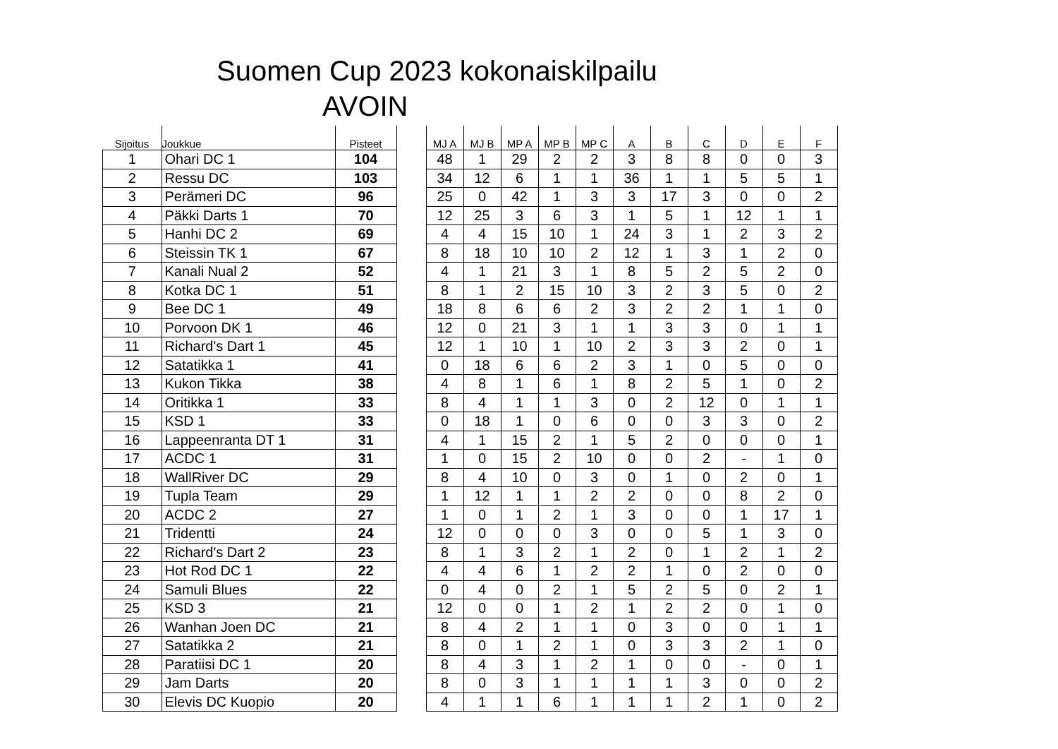Suomen Cup 2023 kokonaiskilpailu
AVOIN
| Sijoitus | Joukkue | Pisteet | | MJ A | MJ B | MP A | MP B | MP C | A | B | C | D | E | F |
| --- | --- | --- | --- | --- | --- | --- | --- | --- | --- | --- | --- | --- | --- | --- |
| 1 | Ohari DC 1 | 104 | | 48 | 1 | 29 | 2 | 2 | 3 | 8 | 8 | 0 | 0 | 3 |
| 2 | Ressu DC | 103 | | 34 | 12 | 6 | 1 | 1 | 36 | 1 | 1 | 5 | 5 | 1 |
| 3 | Perämeri DC | 96 | | 25 | 0 | 42 | 1 | 3 | 3 | 17 | 3 | 0 | 0 | 2 |
| 4 | Päkki Darts 1 | 70 | | 12 | 25 | 3 | 6 | 3 | 1 | 5 | 1 | 12 | 1 | 1 |
| 5 | Hanhi DC 2 | 69 | | 4 | 4 | 15 | 10 | 1 | 24 | 3 | 1 | 2 | 3 | 2 |
| 6 | Steissin TK 1 | 67 | | 8 | 18 | 10 | 10 | 2 | 12 | 1 | 3 | 1 | 2 | 0 |
| 7 | Kanali Nual 2 | 52 | | 4 | 1 | 21 | 3 | 1 | 8 | 5 | 2 | 5 | 2 | 0 |
| 8 | Kotka DC 1 | 51 | | 8 | 1 | 2 | 15 | 10 | 3 | 2 | 3 | 5 | 0 | 2 |
| 9 | Bee DC 1 | 49 | | 18 | 8 | 6 | 6 | 2 | 3 | 2 | 2 | 1 | 1 | 0 |
| 10 | Porvoon DK 1 | 46 | | 12 | 0 | 21 | 3 | 1 | 1 | 3 | 3 | 0 | 1 | 1 |
| 11 | Richard's Dart 1 | 45 | | 12 | 1 | 10 | 1 | 10 | 2 | 3 | 3 | 2 | 0 | 1 |
| 12 | Satatikka 1 | 41 | | 0 | 18 | 6 | 6 | 2 | 3 | 1 | 0 | 5 | 0 | 0 |
| 13 | Kukon Tikka | 38 | | 4 | 8 | 1 | 6 | 1 | 8 | 2 | 5 | 1 | 0 | 2 |
| 14 | Oritikka 1 | 33 | | 8 | 4 | 1 | 1 | 3 | 0 | 2 | 12 | 0 | 1 | 1 |
| 15 | KSD 1 | 33 | | 0 | 18 | 1 | 0 | 6 | 0 | 0 | 3 | 3 | 0 | 2 |
| 16 | Lappeenranta DT 1 | 31 | | 4 | 1 | 15 | 2 | 1 | 5 | 2 | 0 | 0 | 0 | 1 |
| 17 | ACDC 1 | 31 | | 1 | 0 | 15 | 2 | 10 | 0 | 0 | 2 | - | 1 | 0 |
| 18 | WallRiver DC | 29 | | 8 | 4 | 10 | 0 | 3 | 0 | 1 | 0 | 2 | 0 | 1 |
| 19 | Tupla Team | 29 | | 1 | 12 | 1 | 1 | 2 | 2 | 0 | 0 | 8 | 2 | 0 |
| 20 | ACDC 2 | 27 | | 1 | 0 | 1 | 2 | 1 | 3 | 0 | 0 | 1 | 17 | 1 |
| 21 | Tridentti | 24 | | 12 | 0 | 0 | 0 | 3 | 0 | 0 | 5 | 1 | 3 | 0 |
| 22 | Richard's Dart 2 | 23 | | 8 | 1 | 3 | 2 | 1 | 2 | 0 | 1 | 2 | 1 | 2 |
| 23 | Hot Rod DC 1 | 22 | | 4 | 4 | 6 | 1 | 2 | 2 | 1 | 0 | 2 | 0 | 0 |
| 24 | Samuli Blues | 22 | | 0 | 4 | 0 | 2 | 1 | 5 | 2 | 5 | 0 | 2 | 1 |
| 25 | KSD 3 | 21 | | 12 | 0 | 0 | 1 | 2 | 1 | 2 | 2 | 0 | 1 | 0 |
| 26 | Wanhan Joen DC | 21 | | 8 | 4 | 2 | 1 | 1 | 0 | 3 | 0 | 0 | 1 | 1 |
| 27 | Satatikka 2 | 21 | | 8 | 0 | 1 | 2 | 1 | 0 | 3 | 3 | 2 | 1 | 0 |
| 28 | Paratiisi DC 1 | 20 | | 8 | 4 | 3 | 1 | 2 | 1 | 0 | 0 | - | 0 | 1 |
| 29 | Jam Darts | 20 | | 8 | 0 | 3 | 1 | 1 | 1 | 1 | 3 | 0 | 0 | 2 |
| 30 | Elevis DC Kuopio | 20 | | 4 | 1 | 1 | 6 | 1 | 1 | 1 | 2 | 1 | 0 | 2 |